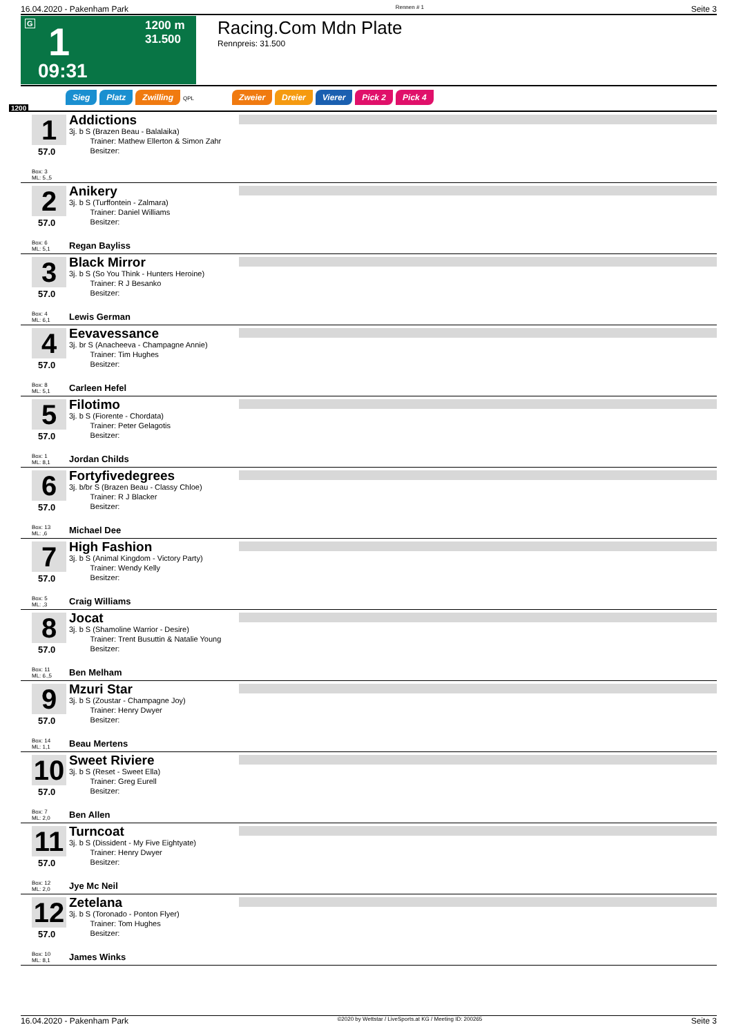16.04.2020 - Pakenham Park Rennen # 1 Seite 3
G 1
1200 m
31.500
09:31
Racing.Com Mdn Plate
Rennpreis: 31.500
Sieg Platz Zwilling QPL Zweier Dreier Vierer Pick 2 Pick 4
1200
1
57.0
Addictions
3j. b S (Brazen Beau - Balalaika)
Trainer: Mathew Ellerton & Simon Zahr
Besitzer:
Box: 3
ML: 5.,5
2
57.0
Anikery
3j. b S (Turffontein - Zalmara)
Trainer: Daniel Williams
Besitzer:
Box: 6
ML: 5,1
Regan Bayliss
3
57.0
Black Mirror
3j. b S (So You Think - Hunters Heroine)
Trainer: R J Besanko
Besitzer:
Box: 4
ML: 6,1
Lewis German
4
57.0
Eevavessance
3j. br S (Anacheeva - Champagne Annie)
Trainer: Tim Hughes
Besitzer:
Box: 8
ML: 5,1
Carleen Hefel
5
57.0
Filotimo
3j. b S (Fiorente - Chordata)
Trainer: Peter Gelagotis
Besitzer:
Box: 1
ML: 8,1
Jordan Childs
6
57.0
Fortyfivedegrees
3j. b/br S (Brazen Beau - Classy Chloe)
Trainer: R J Blacker
Besitzer:
Box: 13
ML: ,6
Michael Dee
7
57.0
High Fashion
3j. b S (Animal Kingdom - Victory Party)
Trainer: Wendy Kelly
Besitzer:
Box: 5
ML: ,3
Craig Williams
8
57.0
Jocat
3j. b S (Shamoline Warrior - Desire)
Trainer: Trent Busuttin & Natalie Young
Besitzer:
Box: 11
ML: 6.,5
Ben Melham
9
57.0
Mzuri Star
3j. b S (Zoustar - Champagne Joy)
Trainer: Henry Dwyer
Besitzer:
Box: 14
ML: 1,1
Beau Mertens
10
57.0
Sweet Riviere
3j. b S (Reset - Sweet Ella)
Trainer: Greg Eurell
Besitzer:
Box: 7
ML: 2,0
Ben Allen
11
57.0
Turncoat
3j. b S (Dissident - My Five Eightyate)
Trainer: Henry Dwyer
Besitzer:
Box: 12
ML: 2,0
Jye Mc Neil
12
57.0
Zetelana
3j. b S (Toronado - Ponton Flyer)
Trainer: Tom Hughes
Besitzer:
Box: 10
ML: 8,1
James Winks
16.04.2020 - Pakenham Park ©2020 by Wettstar / LiveSports.at KG / Meeting ID: 200265 Seite 3